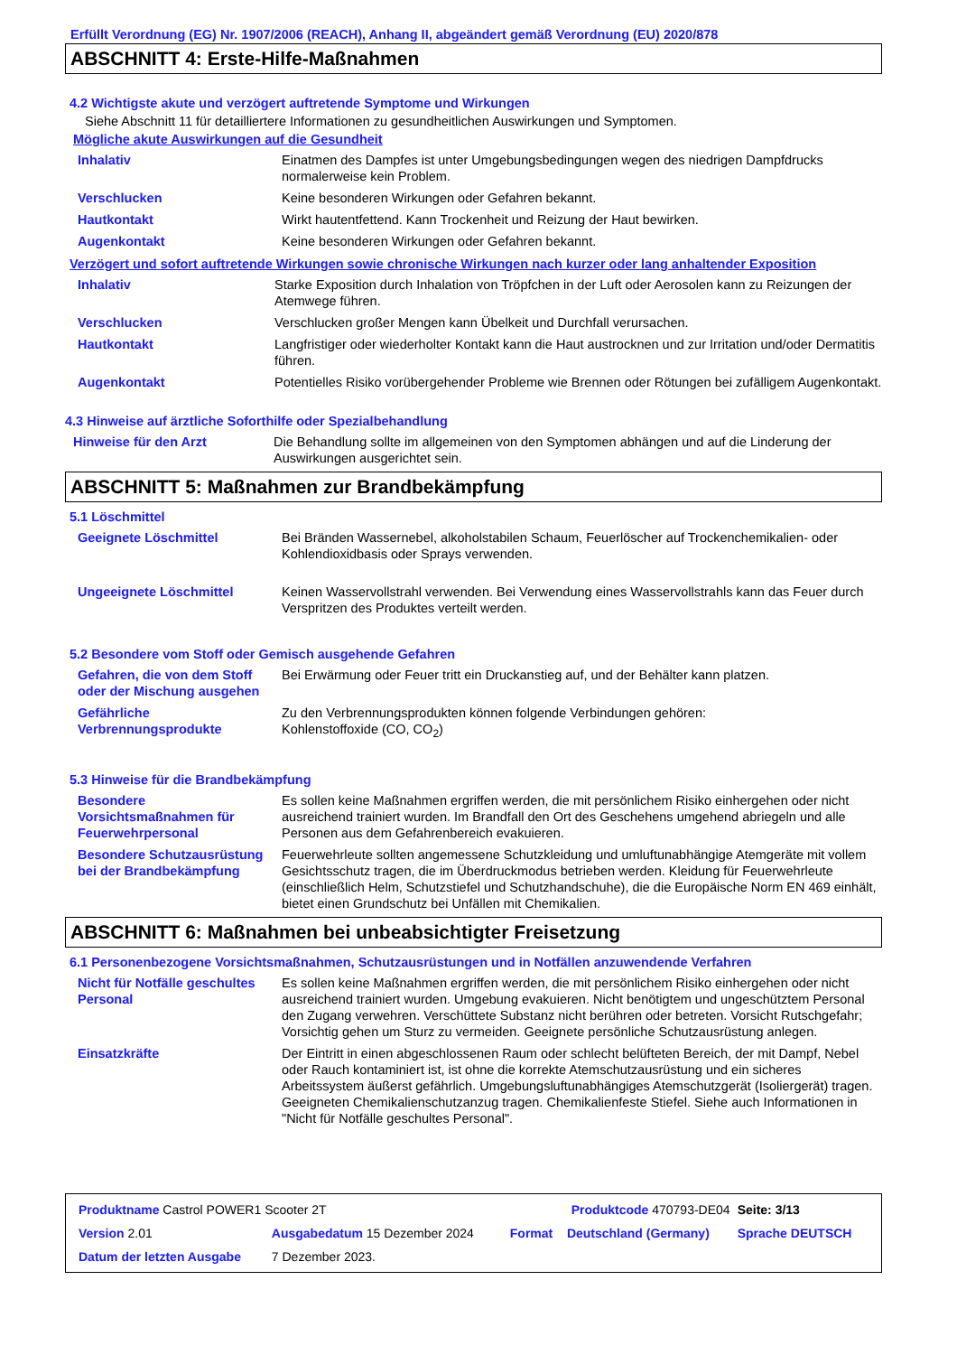Erfüllt Verordnung (EG) Nr. 1907/2006 (REACH), Anhang II, abgeändert gemäß Verordnung (EU) 2020/878
ABSCHNITT 4: Erste-Hilfe-Maßnahmen
4.2 Wichtigste akute und verzögert auftretende Symptome und Wirkungen
Siehe Abschnitt 11 für detailliertere Informationen zu gesundheitlichen Auswirkungen und Symptomen.
Mögliche akute Auswirkungen auf die Gesundheit
| Inhalativ | Einatmen des Dampfes ist unter Umgebungsbedingungen wegen des niedrigen Dampfdrucks normalerweise kein Problem. |
| Verschlucken | Keine besonderen Wirkungen oder Gefahren bekannt. |
| Hautkontakt | Wirkt hautentfettend. Kann Trockenheit und Reizung der Haut bewirken. |
| Augenkontakt | Keine besonderen Wirkungen oder Gefahren bekannt. |
Verzögert und sofort auftretende Wirkungen sowie chronische Wirkungen nach kurzer oder lang anhaltender Exposition
| Inhalativ | Starke Exposition durch Inhalation von Tröpfchen in der Luft oder Aerosolen kann zu Reizungen der Atemwege führen. |
| Verschlucken | Verschlucken großer Mengen kann Übelkeit und Durchfall verursachen. |
| Hautkontakt | Langfristiger oder wiederholter Kontakt kann die Haut austrocknen und zur Irritation und/oder Dermatitis führen. |
| Augenkontakt | Potentielles Risiko vorübergehender Probleme wie Brennen oder Rötungen bei zufälligem Augenkontakt. |
4.3 Hinweise auf ärztliche Soforthilfe oder Spezialbehandlung
| Hinweise für den Arzt | Die Behandlung sollte im allgemeinen von den Symptomen abhängen und auf die Linderung der Auswirkungen ausgerichtet sein. |
ABSCHNITT 5: Maßnahmen zur Brandbekämpfung
5.1 Löschmittel
| Geeignete Löschmittel | Bei Bränden Wassernebel, alkoholstabilen Schaum, Feuerlöscher auf Trockenchemikalien- oder Kohlendioxidbasis oder Sprays verwenden. |
| Ungeeignete Löschmittel | Keinen Wasservollstrahl verwenden. Bei Verwendung eines Wasservollstrahls kann das Feuer durch Verspritzen des Produktes verteilt werden. |
5.2 Besondere vom Stoff oder Gemisch ausgehende Gefahren
| Gefahren, die von dem Stoff oder der Mischung ausgehen | Bei Erwärmung oder Feuer tritt ein Druckanstieg auf, und der Behälter kann platzen. |
| Gefährliche Verbrennungsprodukte | Zu den Verbrennungsprodukten können folgende Verbindungen gehören: Kohlenstoffoxide (CO, CO<sub>2</sub>) |
5.3 Hinweise für die Brandbekämpfung
| Besondere Vorsichtsmaßnahmen für Feuerwehrpersonal | Es sollen keine Maßnahmen ergriffen werden, die mit persönlichem Risiko einhergehen oder nicht ausreichend trainiert wurden. Im Brandfall den Ort des Geschehens umgehend abriegeln und alle Personen aus dem Gefahrenbereich evakuieren. |
| Besondere Schutzausrüstung bei der Brandbekämpfung | Feuerwehrleute sollten angemessene Schutzkleidung und umluftunabhängige Atemgeräte mit vollem Gesichtsschutz tragen, die im Überdruckmodus betrieben werden. Kleidung für Feuerwehrleute (einschließlich Helm, Schutzstiefel und Schutzhandschuhe), die die Europäische Norm EN 469 einhält, bietet einen Grundschutz bei Unfällen mit Chemikalien. |
ABSCHNITT 6: Maßnahmen bei unbeabsichtigter Freisetzung
6.1 Personenbezogene Vorsichtsmaßnahmen, Schutzausrüstungen und in Notfällen anzuwendende Verfahren
| Nicht für Notfälle geschultes Personal | Es sollen keine Maßnahmen ergriffen werden, die mit persönlichem Risiko einhergehen oder nicht ausreichend trainiert wurden. Umgebung evakuieren. Nicht benötigtem und ungeschütztem Personal den Zugang verwehren. Verschüttete Substanz nicht berühren oder betreten. Vorsicht Rutschgefahr; Vorsichtig gehen um Sturz zu vermeiden. Geeignete persönliche Schutzausrüstung anlegen. |
| Einsatzkräfte | Der Eintritt in einen abgeschlossenen Raum oder schlecht belüfteten Bereich, der mit Dampf, Nebel oder Rauch kontaminiert ist, ist ohne die korrekte Atemschutzausrüstung und ein sicheres Arbeitssystem äußerst gefährlich. Umgebungsluftunabhängiges Atemschutzgerät (Isoliergerät) tragen. Geeigneten Chemikalienschutzanzug tragen. Chemikalienfeste Stiefel. Siehe auch Informationen in "Nicht für Notfälle geschultes Personal". |
| Produktname Castrol POWER1 Scooter 2T | | Produktcode 470793-DE04 | | Seite: 3/13 |
| Version 2.01 | Ausgabedatum 15 Dezember 2024 | Format | Deutschland (Germany) | Sprache DEUTSCH |
| Datum der letzten Ausgabe | 7 Dezember 2023. | | | |